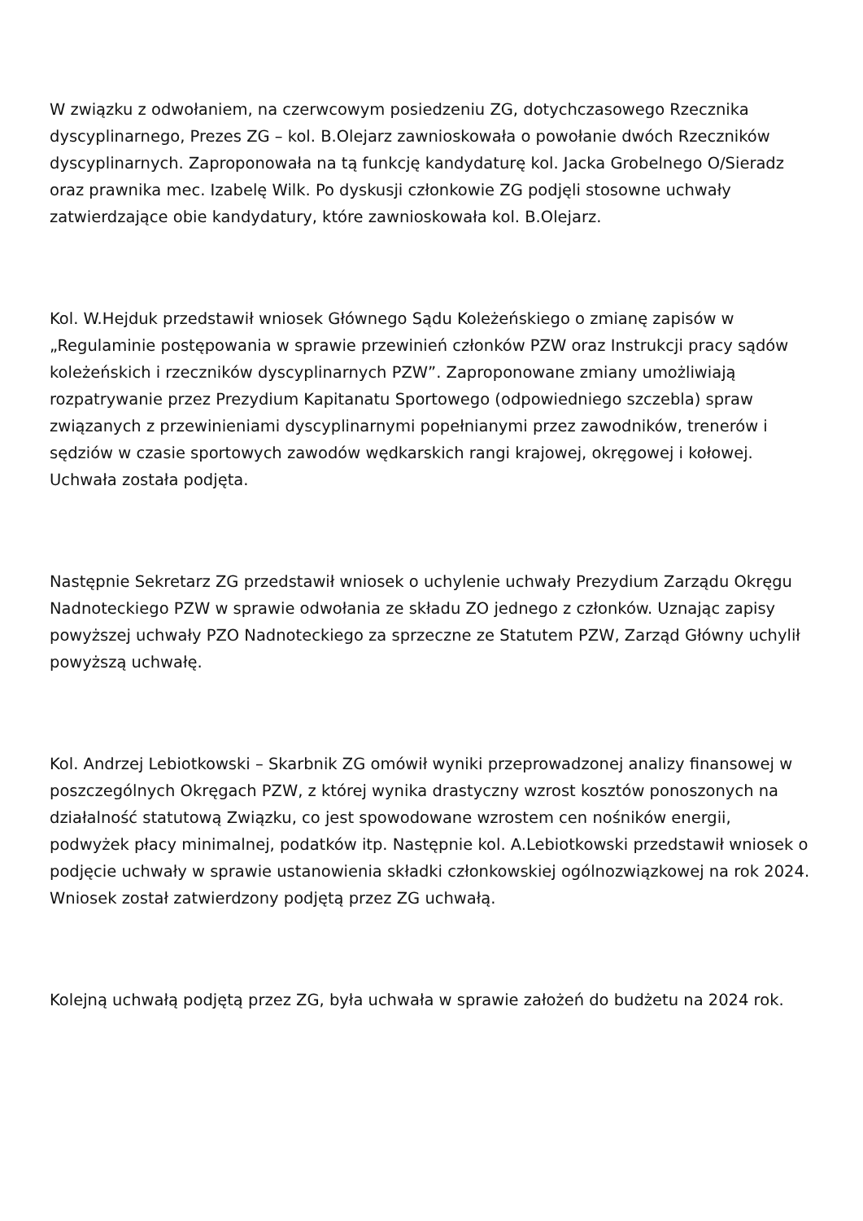W związku z odwołaniem, na czerwcowym posiedzeniu ZG, dotychczasowego Rzecznika dyscyplinarnego, Prezes ZG – kol. B.Olejarz zawnioskowała o powołanie dwóch Rzeczników dyscyplinarnych. Zaproponowała na tą funkcję kandydaturę kol. Jacka Grobelnego O/Sieradz oraz prawnika mec. Izabelę Wilk. Po dyskusji członkowie ZG podjęli stosowne uchwały zatwierdzające obie kandydatury, które zawnioskowała kol. B.Olejarz.
Kol. W.Hejduk przedstawił wniosek Głównego Sądu Koleżeńskiego o zmianę zapisów w „Regulaminie postępowania w sprawie przewinień członków PZW oraz Instrukcji pracy sądów koleżeńskich i rzeczników dyscyplinarnych PZW”. Zaproponowane zmiany umożliwiają rozpatrywanie przez Prezydium Kapitanatu Sportowego (odpowiedniego szczebla) spraw związanych z przewinieniami dyscyplinarnymi popełnianymi przez zawodników, trenerów i sędziów w czasie sportowych zawodów wędkarskich rangi krajowej, okręgowej i kołowej. Uchwała została podjęta.
Następnie Sekretarz ZG przedstawił wniosek o uchylenie uchwały Prezydium Zarządu Okręgu Nadnoteckiego PZW w sprawie odwołania ze składu ZO jednego z członków. Uznając zapisy powyższej uchwały PZO Nadnoteckiego za sprzeczne ze Statutem PZW, Zarząd Główny uchylił powyższą uchwałę.
Kol. Andrzej Lebiotkowski – Skarbnik ZG omówił wyniki przeprowadzonej analizy finansowej w poszczególnych Okręgach PZW, z której wynika drastyczny wzrost kosztów ponoszonych na działalność statutową Związku, co jest spowodowane wzrostem cen nośników energii, podwyżek płacy minimalnej, podatków itp. Następnie kol. A.Lebiotkowski przedstawił wniosek o podjęcie uchwały w sprawie ustanowienia składki członkowskiej ogólnozwiązkowej na rok 2024. Wniosek został zatwierdzony podjętą przez ZG uchwałą.
Kolejną uchwałą podjętą przez ZG, była uchwała w sprawie założeń do budżetu na 2024 rok.